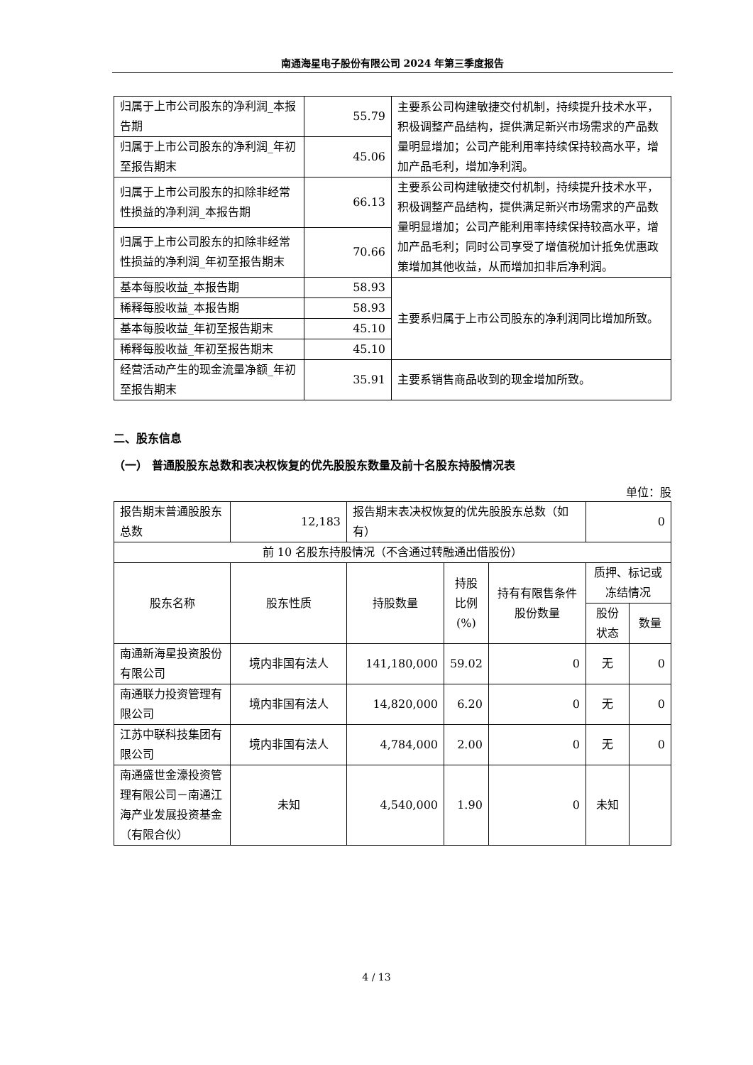南通海星电子股份有限公司 2024 年第三季度报告
| 归属于上市公司股东的净利润_本报告期 | 55.79 | 主要系公司构建敏捷交付机制，持续提升技术水平，积极调整产品结构，提供满足新兴市场需求的产品数量明显增加；公司产能利用率持续保持较高水平，增加产品毛利，增加净利润。 |
| 归属于上市公司股东的净利润_年初至报告期末 | 45.06 | |
| 归属于上市公司股东的扣除非经常性损益的净利润_本报告期 | 66.13 | 主要系公司构建敏捷交付机制，持续提升技术水平，积极调整产品结构，提供满足新兴市场需求的产品数量明显增加；公司产能利用率持续保持较高水平，增加产品毛利；同时公司享受了增值税加计抵免优惠政策增加其他收益，从而增加扣非后净利润。 |
| 归属于上市公司股东的扣除非经常性损益的净利润_年初至报告期末 | 70.66 | |
| 基本每股收益_本报告期 | 58.93 | 主要系归属于上市公司股东的净利润同比增加所致。 |
| 稀释每股收益_本报告期 | 58.93 | |
| 基本每股收益_年初至报告期末 | 45.10 | |
| 稀释每股收益_年初至报告期末 | 45.10 | |
| 经营活动产生的现金流量净额_年初至报告期末 | 35.91 | 主要系销售商品收到的现金增加所致。 |
二、股东信息
（一） 普通股股东总数和表决权恢复的优先股股东数量及前十名股东持股情况表
单位：股
| 报告期末普通股股东总数 | 12,183 | 报告期末表决权恢复的优先股股东总数（如有） | | | 0 | |
| 前 10 名股东持股情况（不含通过转融通出借股份） | | | | | | |
| 股东名称 | 股东性质 | 持股数量 | 持股比例(%) | 持有有限售条件股份数量 | 质押、标记或冻结情况 | |
| | | | | | 股份状态 | 数量 |
| 南通新海星投资股份有限公司 | 境内非国有法人 | 141,180,000 | 59.02 | 0 | 无 | 0 |
| 南通联力投资管理有限公司 | 境内非国有法人 | 14,820,000 | 6.20 | 0 | 无 | 0 |
| 江苏中联科技集团有限公司 | 境内非国有法人 | 4,784,000 | 2.00 | 0 | 无 | 0 |
| 南通盛世金濠投资管理有限公司－南通江海产业发展投资基金（有限合伙） | 未知 | 4,540,000 | 1.90 | 0 | 未知 | |
4 / 13